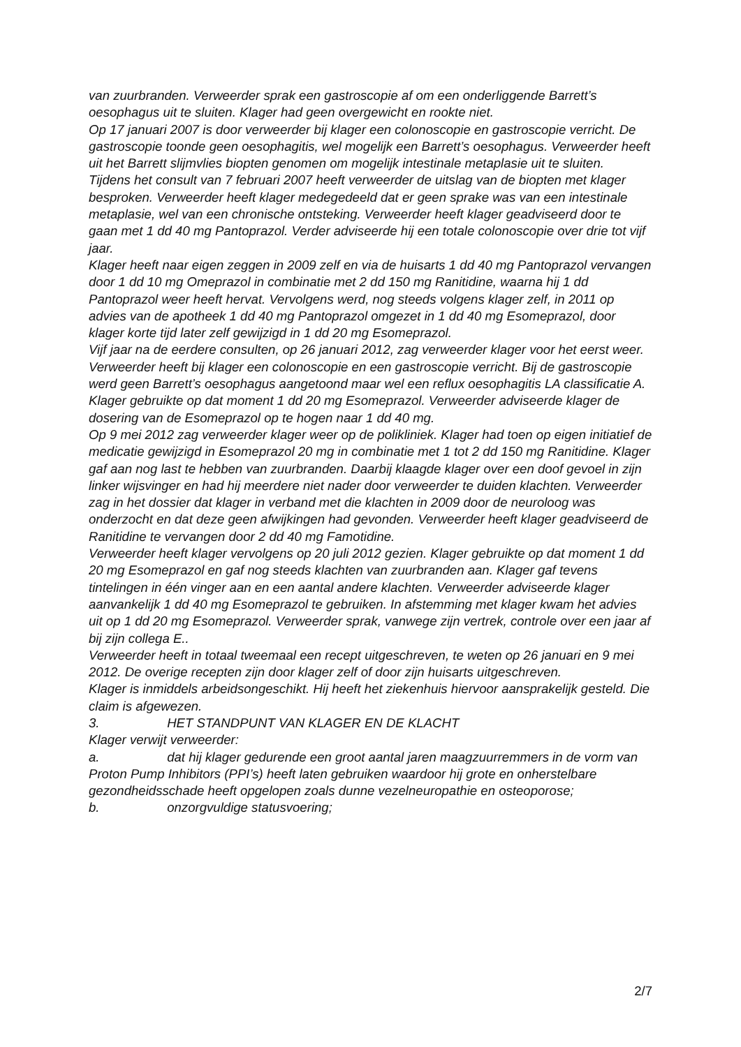van zuurbranden. Verweerder sprak een gastroscopie af om een onderliggende Barrett’s oesophagus uit te sluiten. Klager had geen overgewicht en rookte niet.
Op 17 januari 2007 is door verweerder bij klager een colonoscopie en gastroscopie verricht. De gastroscopie toonde geen oesophagitis, wel mogelijk een Barrett’s oesophagus. Verweerder heeft uit het Barrett slijmvlies biopten genomen om mogelijk intestinale metaplasie uit te sluiten.
Tijdens het consult van 7 februari 2007 heeft verweerder de uitslag van de biopten met klager besproken. Verweerder heeft klager medegedeeld dat er geen sprake was van een intestinale metaplasie, wel van een chronische ontsteking. Verweerder heeft klager geadviseerd door te gaan met 1 dd 40 mg Pantoprazol. Verder adviseerde hij een totale colonoscopie over drie tot vijf jaar.
Klager heeft naar eigen zeggen in 2009 zelf en via de huisarts 1 dd 40 mg Pantoprazol vervangen door 1 dd 10 mg Omeprazol in combinatie met 2 dd 150 mg Ranitidine, waarna hij 1 dd Pantoprazol weer heeft hervat. Vervolgens werd, nog steeds volgens klager zelf, in 2011 op advies van de apotheek 1 dd 40 mg Pantoprazol omgezet in 1 dd 40 mg Esomeprazol, door klager korte tijd later zelf gewijzigd in 1 dd 20 mg Esomeprazol.
Vijf jaar na de eerdere consulten, op 26 januari 2012, zag verweerder klager voor het eerst weer. Verweerder heeft bij klager een colonoscopie en een gastroscopie verricht. Bij de gastroscopie werd geen Barrett’s oesophagus aangetoond maar wel een reflux oesophagitis LA classificatie A. Klager gebruikte op dat moment 1 dd 20 mg Esomeprazol. Verweerder adviseerde klager de dosering van de Esomeprazol op te hogen naar 1 dd 40 mg.
Op 9 mei 2012 zag verweerder klager weer op de polikliniek. Klager had toen op eigen initiatief de medicatie gewijzigd in Esomeprazol 20 mg in combinatie met 1 tot 2 dd 150 mg Ranitidine. Klager gaf aan nog last te hebben van zuurbranden. Daarbij klaagde klager over een doof gevoel in zijn linker wijsvinger en had hij meerdere niet nader door verweerder te duiden klachten. Verweerder zag in het dossier dat klager in verband met die klachten in 2009 door de neuroloog was onderzocht en dat deze geen afwijkingen had gevonden. Verweerder heeft klager geadviseerd de Ranitidine te vervangen door 2 dd 40 mg Famotidine.
Verweerder heeft klager vervolgens op 20 juli 2012 gezien. Klager gebruikte op dat moment 1 dd 20 mg Esomeprazol en gaf nog steeds klachten van zuurbranden aan. Klager gaf tevens tintelingen in één vinger aan en een aantal andere klachten. Verweerder adviseerde klager aanvankelijk 1 dd 40 mg Esomeprazol te gebruiken. In afstemming met klager kwam het advies uit op 1 dd 20 mg Esomeprazol. Verweerder sprak, vanwege zijn vertrek, controle over een jaar af bij zijn collega E..
Verweerder heeft in totaal tweemaal een recept uitgeschreven, te weten op 26 januari en 9 mei 2012. De overige recepten zijn door klager zelf of door zijn huisarts uitgeschreven.
Klager is inmiddels arbeidsongeschikt. Hij heeft het ziekenhuis hiervoor aansprakelijk gesteld. Die claim is afgewezen.
3. HET STANDPUNT VAN KLAGER EN DE KLACHT
Klager verwijt verweerder:
a. dat hij klager gedurende een groot aantal jaren maagzuurremmers in de vorm van Proton Pump Inhibitors (PPI’s) heeft laten gebruiken waardoor hij grote en onherstelbare gezondheidsschade heeft opgelopen zoals dunne vezelneuropathie en osteoporose;
b. onzorgvuldige statusvoering;
2/7